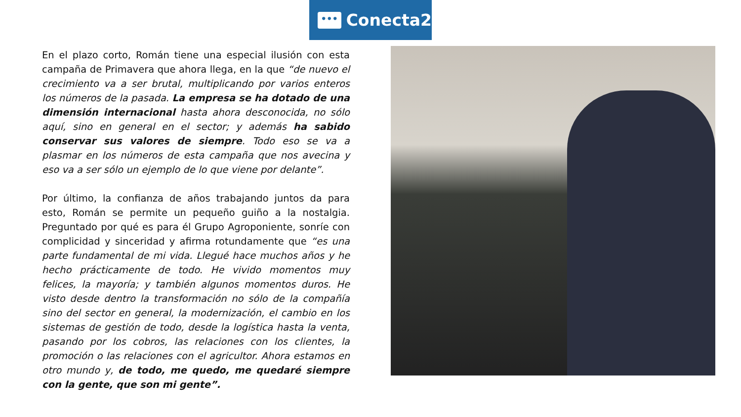•••
Conecta2
En el plazo corto, Román tiene una especial ilusión con esta campaña de Primavera que ahora llega, en la que “de nuevo el crecimiento va a ser brutal, multiplicando por varios enteros los números de la pasada. La empresa se ha dotado de una dimensión internacional hasta ahora desconocida, no sólo aquí, sino en general en el sector; y además ha sabido conservar sus valores de siempre. Todo eso se va a plasmar en los números de esta campaña que nos avecina y eso va a ser sólo un ejemplo de lo que viene por delante”.
Por último, la confianza de años trabajando juntos da para esto, Román se permite un pequeño guiño a la nostalgia. Preguntado por qué es para él Grupo Agroponiente, sonríe con complicidad y sinceridad y afirma rotundamente que “es una parte fundamental de mi vida. Llegué hace muchos años y he hecho prácticamente de todo. He vivido momentos muy felices, la mayoría; y también algunos momentos duros. He visto desde dentro la transformación no sólo de la compañía sino del sector en general, la modernización, el cambio en los sistemas de gestión de todo, desde la logística hasta la venta, pasando por los cobros, las relaciones con los clientes, la promoción o las relaciones con el agricultor. Ahora estamos en otro mundo y, de todo, me quedo, me quedaré siempre con la gente, que son mi gente”.